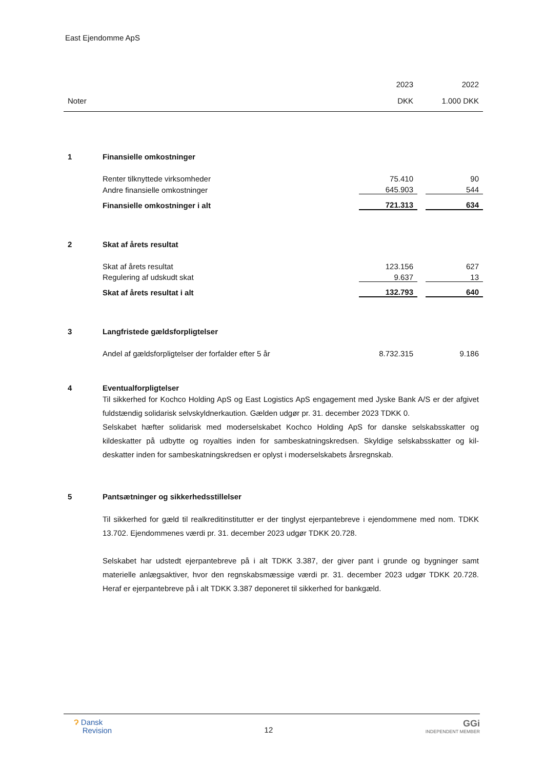East Ejendomme ApS
| | | 2023 | | 2022 |
| Noter | | DKK | | 1.000 DKK |
| 1 | Finansielle omkostninger | | | |
| | Renter tilknyttede virksomheder | 75.410 | | 90 |
| | Andre finansielle omkostninger | 645.903 | | 544 |
| | Finansielle omkostninger i alt | 721.313 | | 634 |
| 2 | Skat af årets resultat | | | |
| | Skat af årets resultat | 123.156 | | 627 |
| | Regulering af udskudt skat | 9.637 | | 13 |
| | Skat af årets resultat i alt | 132.793 | | 640 |
| 3 | Langfristede gældsforpligtelser | | | |
| | Andel af gældsforpligtelser der forfalder efter 5 år | 8.732.315 | | 9.186 |
| 4 | Eventualforpligtelser Til sikkerhed for Kochco Holding ApS og East Logistics ApS engagement med Jyske Bank A/S er der afgivet fuldstændig solidarisk selvskyldnerkaution. Gælden udgør pr. 31. december 2023 TDKK 0. Selskabet hæfter solidarisk med moderselskabet Kochco Holding ApS for danske selskabsskatter og kildeskatter på udbytte og royalties inden for sambeskatningskredsen. Skyldige selskabsskatter og kil-deskatter inden for sambeskatningskredsen er oplyst i moderselskabets årsregnskab. | | | |
| 5 | Pantsætninger og sikkerhedsstillelser Til sikkerhed for gæld til realkreditinstitutter er der tinglyst ejerpantebreve i ejendommene med nom. TDKK 13.702. Ejendommenes værdi pr. 31. december 2023 udgør TDKK 20.728. Selskabet har udstedt ejerpantebreve på i alt TDKK 3.387, der giver pant i grunde og bygninger samt materielle anlægsaktiver, hvor den regnskabsmæssige værdi pr. 31. december 2023 udgør TDKK 20.728. Heraf er ejerpantebreve på i alt TDKK 3.387 deponeret til sikkerhed for bankgæld. | | | |
Ɂ Dansk
Revision
12
GGi
INDEPENDENT MEMBER